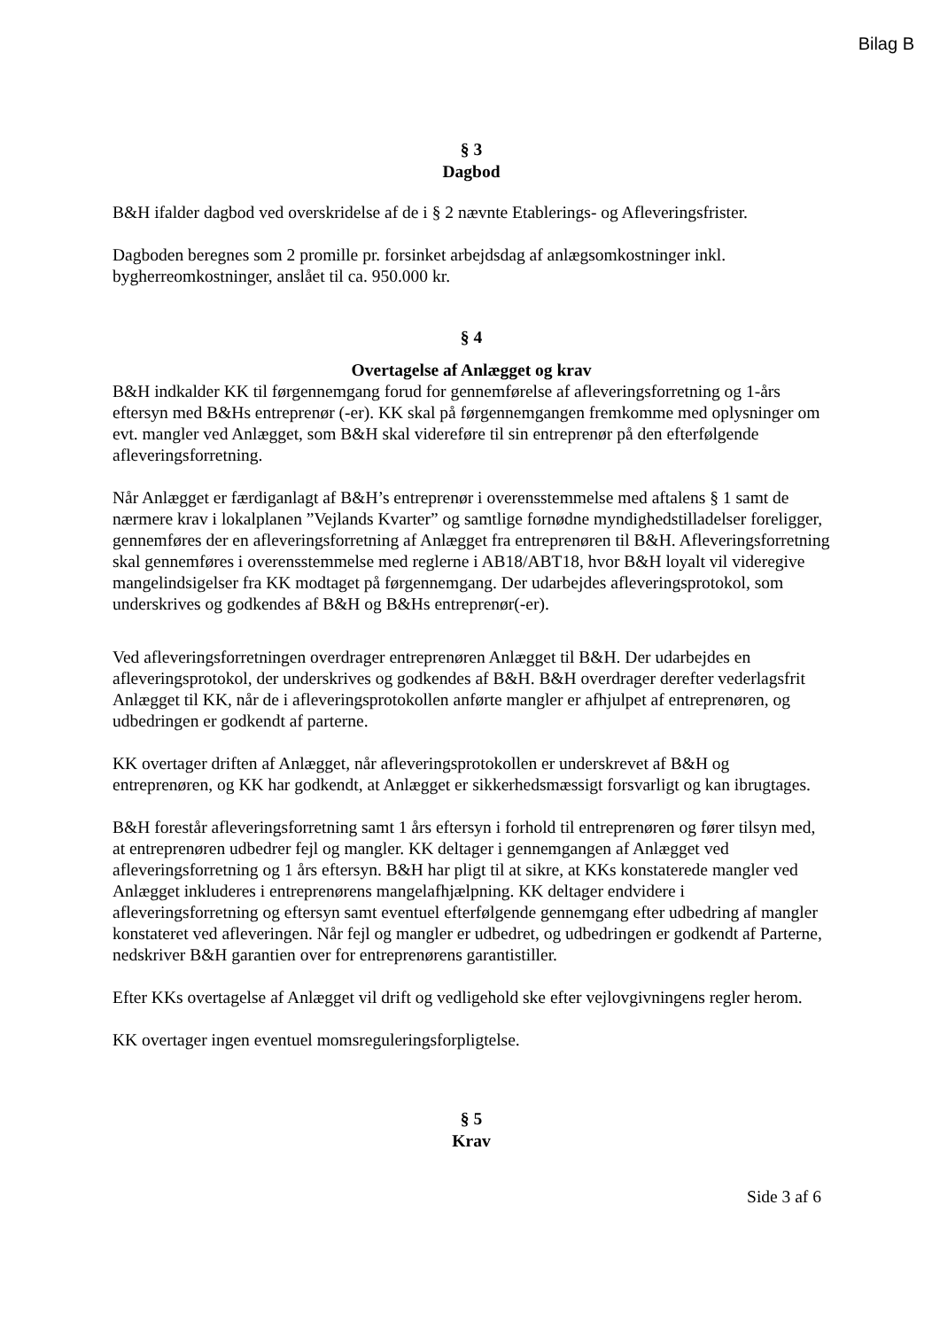Bilag B
§ 3
Dagbod
B&H ifalder dagbod ved overskridelse af de i § 2 nævnte Etablerings- og Afleveringsfrister.
Dagboden beregnes som 2 promille pr. forsinket arbejdsdag af anlægsomkostninger inkl. bygherreomkostninger, anslået til ca. 950.000 kr.
§ 4
Overtagelse af Anlægget og krav
B&H indkalder KK til førgennemgang forud for gennemførelse af afleveringsforretning og 1-års eftersyn med B&Hs entreprenør (-er). KK skal på førgennemgangen fremkomme med oplysninger om evt. mangler ved Anlægget, som B&H skal videreføre til sin entreprenør på den efterfølgende afleveringsforretning.
Når Anlægget er færdiganlagt af B&H’s entreprenør i overensstemmelse med aftalens § 1 samt de nærmere krav i lokalplanen ”Vejlands Kvarter” og samtlige fornødne myndighedstilladelser foreligger, gennemføres der en afleveringsforretning af Anlægget fra entreprenøren til B&H. Afleveringsforretning skal gennemføres i overensstemmelse med reglerne i AB18/ABT18, hvor B&H loyalt vil videregive mangelindsigelser fra KK modtaget på førgennemgang. Der udarbejdes afleveringsprotokol, som underskrives og godkendes af B&H og B&Hs entreprenør(-er).
Ved afleveringsforretningen overdrager entreprenøren Anlægget til B&H. Der udarbejdes en afleveringsprotokol, der underskrives og godkendes af B&H. B&H overdrager derefter vederlagsfrit Anlægget til KK, når de i afleveringsprotokollen anførte mangler er afhjulpet af entreprenøren, og udbedringen er godkendt af parterne.
KK overtager driften af Anlægget, når afleveringsprotokollen er underskrevet af B&H og entreprenøren, og KK har godkendt, at Anlægget er sikkerhedsmæssigt forsvarligt og kan ibrugtages.
B&H forestår afleveringsforretning samt 1 års eftersyn i forhold til entreprenøren og fører tilsyn med, at entreprenøren udbedrer fejl og mangler. KK deltager i gennemgangen af Anlægget ved afleveringsforretning og 1 års eftersyn. B&H har pligt til at sikre, at KKs konstaterede mangler ved Anlægget inkluderes i entreprenørens mangelafhjælpning. KK deltager endvidere i afleveringsforretning og eftersyn samt eventuel efterfølgende gennemgang efter udbedring af mangler konstateret ved afleveringen. Når fejl og mangler er udbedret, og udbedringen er godkendt af Parterne, nedskriver B&H garantien over for entreprenørens garantistiller.
Efter KKs overtagelse af Anlægget vil drift og vedligehold ske efter vejlovgivningens regler herom.
KK overtager ingen eventuel momsreguleringsforpligtelse.
§ 5
Krav
Side 3 af 6